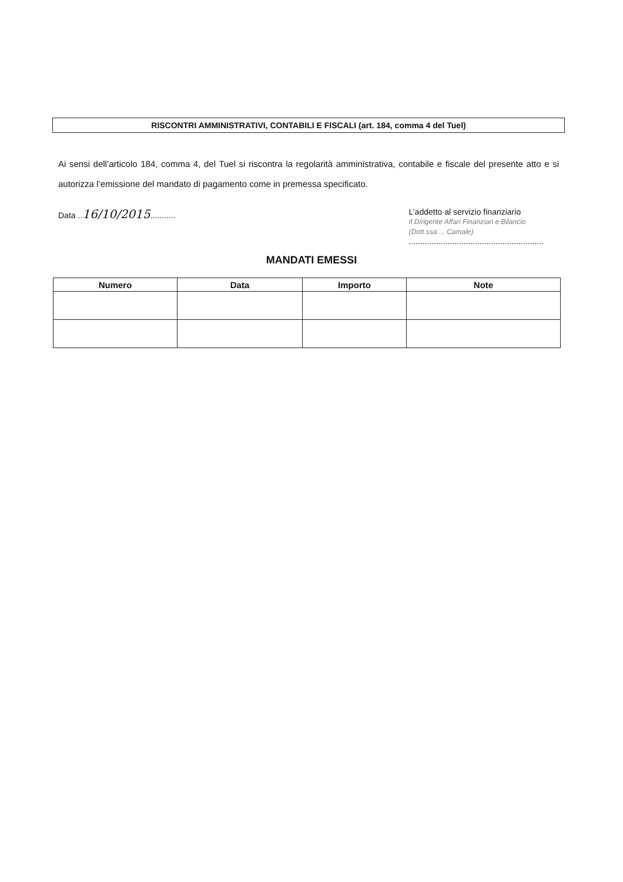RISCONTRI AMMINISTRATIVI, CONTABILI E FISCALI (art. 184, comma 4 del Tuel)
Ai sensi dell’articolo 184, comma 4, del Tuel si riscontra la regolarità amministrativa, contabile e fiscale del presente atto e si autorizza l’emissione del mandato di pagamento come in premessa specificato.
Data ..16/10/2015...........
L’addetto al servizio finanziario
Il Dirigente Affari Finanziari e Bilancio
(Dott.ssa ... Camale)
...........................................................
MANDATI EMESSI
| Numero | Data | Importo | Note |
| --- | --- | --- | --- |